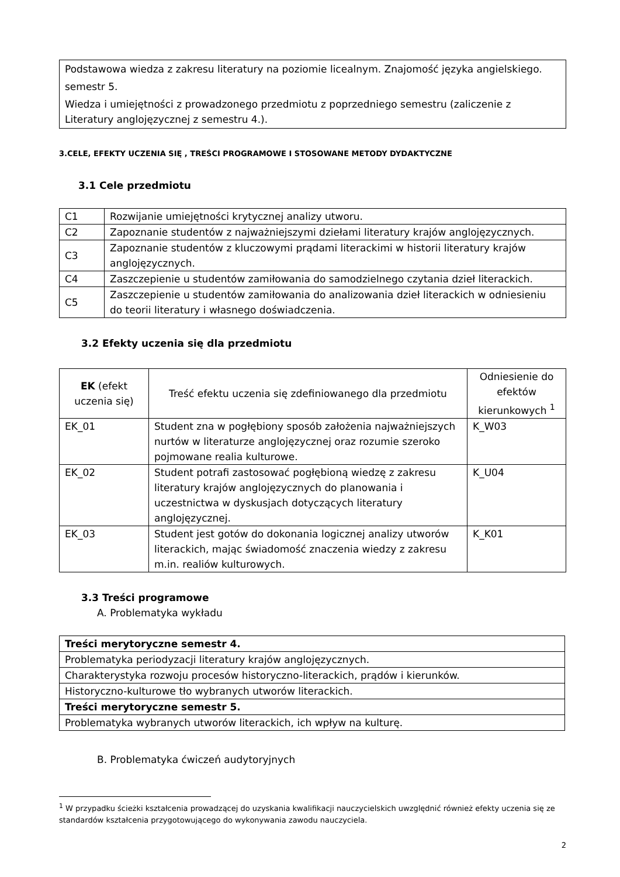Podstawowa wiedza z zakresu literatury na poziomie licealnym. Znajomość języka angielskiego.
semestr 5.
Wiedza i umiejętności z prowadzonego przedmiotu z poprzedniego semestru (zaliczenie z Literatury anglojęzycznej z semestru 4.).
3.CELE, EFEKTY UCZENIA SIĘ , TREŚCI PROGRAMOWE I STOSOWANE METODY DYDAKTYCZNE
3.1 Cele przedmiotu
| C1 | Rozwijanie umiejętności krytycznej analizy utworu. |
| C2 | Zapoznanie studentów z najważniejszymi dziełami literatury krajów anglojęzycznych. |
| C3 | Zapoznanie studentów z kluczowymi prądami literackimi w historii literatury krajów anglojęzycznych. |
| C4 | Zaszczepienie u studentów zamiłowania do samodzielnego czytania dzieł literackich. |
| C5 | Zaszczepienie u studentów zamiłowania do analizowania dzieł literackich w odniesieniu do teorii literatury i własnego doświadczenia. |
3.2 Efekty uczenia się dla przedmiotu
| EK (efekt uczenia się) | Treść efektu uczenia się zdefiniowanego dla przedmiotu | Odniesienie do efektów kierunkowych <sup>1</sup> |
| --- | --- | --- |
| EK_01 | Student zna w pogłębiony sposób założenia najważniejszych nurtów w literaturze anglojęzycznej oraz rozumie szeroko pojmowane realia kulturowe. | K_W03 |
| EK_02 | Student potrafi zastosować pogłębioną wiedzę z zakresu literatury krajów anglojęzycznych do planowania i uczestnictwa w dyskusjach dotyczących literatury anglojęzycznej. | K_U04 |
| EK_03 | Student jest gotów do dokonania logicznej analizy utworów literackich, mając świadomość znaczenia wiedzy z zakresu m.in. realiów kulturowych. | K_K01 |
3.3 Treści programowe
A. Problematyka wykładu
| Treści merytoryczne semestr 4. |
| Problematyka periodyzacji literatury krajów anglojęzycznych. |
| Charakterystyka rozwoju procesów historyczno-literackich, prądów i kierunków. |
| Historyczno-kulturowe tło wybranych utworów literackich. |
| Treści merytoryczne semestr 5. |
| Problematyka wybranych utworów literackich, ich wpływ na kulturę. |
B. Problematyka ćwiczeń audytoryjnych
<sup>1</sup> W przypadku ścieżki kształcenia prowadzącej do uzyskania kwalifikacji nauczycielskich uwzględnić również efekty uczenia się ze standardów kształcenia przygotowującego do wykonywania zawodu nauczyciela.
2